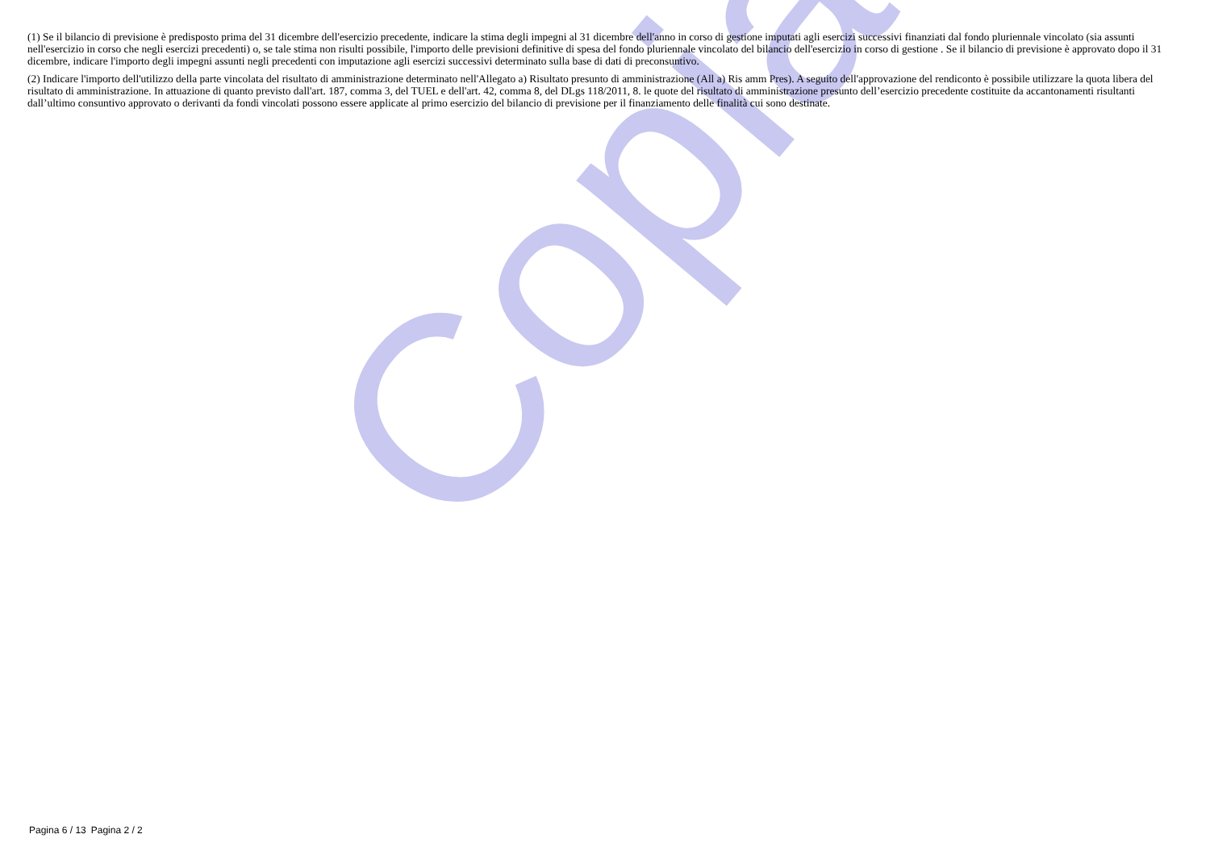Copia
(1) Se il bilancio di previsione è predisposto prima del 31 dicembre dell'esercizio precedente, indicare la stima degli impegni al 31 dicembre dell'anno in corso di gestione imputati agli esercizi successivi finanziati dal fondo pluriennale vincolato (sia assunti nell'esercizio in corso che negli esercizi precedenti) o, se tale stima non risulti possibile, l'importo delle previsioni definitive di spesa del fondo pluriennale vincolato del bilancio dell'esercizio in corso di gestione . Se il bilancio di previsione è approvato dopo il 31 dicembre, indicare l'importo degli impegni assunti negli precedenti con imputazione agli esercizi successivi determinato sulla base di dati di preconsuntivo.
(2) Indicare l'importo dell'utilizzo della parte vincolata del risultato di amministrazione determinato nell'Allegato a) Risultato presunto di amministrazione (All a) Ris amm Pres). A seguito dell'approvazione del rendiconto è possibile utilizzare la quota libera del risultato di amministrazione. In attuazione di quanto previsto dall'art. 187, comma 3, del TUEL e dell'art. 42, comma 8, del DLgs 118/2011, 8. le quote del risultato di amministrazione presunto dell’esercizio precedente costituite da accantonamenti risultanti dall’ultimo consuntivo approvato o derivanti da fondi vincolati possono essere applicate al primo esercizio del bilancio di previsione per il finanziamento delle finalità cui sono destinate.
Pagina 6 / 13 Pagina 2 / 2